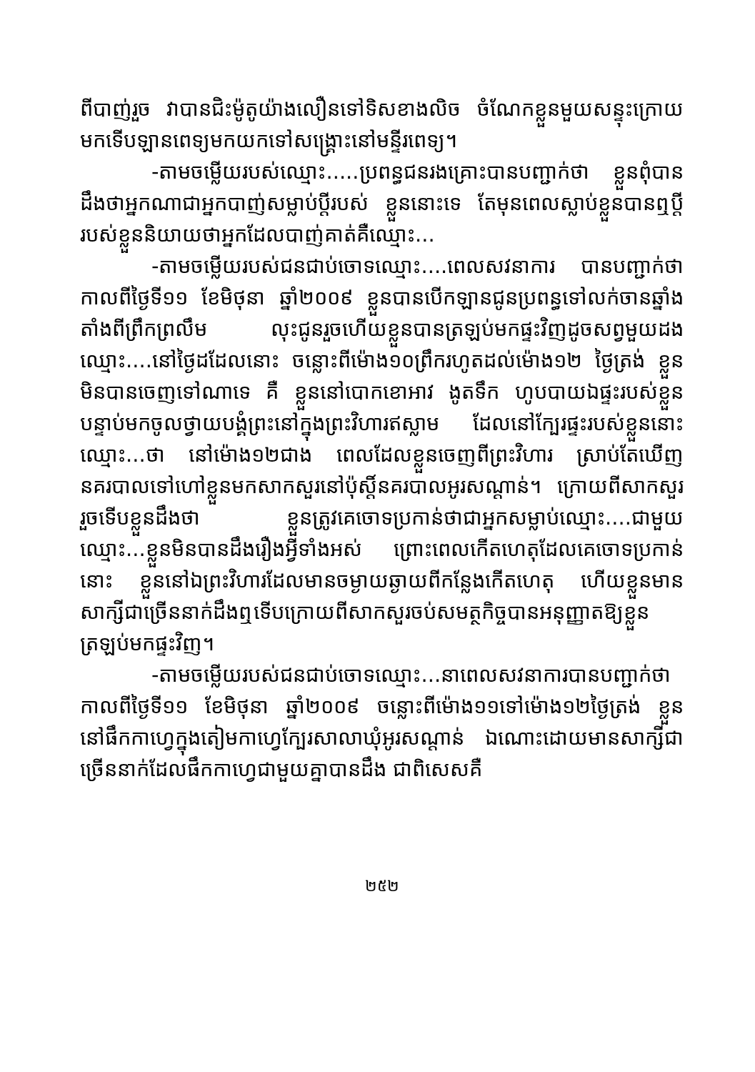ពីបាញ់រួច វាបានជិះម៉ូតូយ៉ាងលឿនទៅទិសខាងលិច ចំណែកខ្លួនមួយសន្ទុះក្រោយ មកទើបឡានពេទ្យមកយកទៅសង្គ្រោះនៅមន្ទីរពេទ្យ។
-តាមចម្លើយរបស់ឈ្មោះ.....ប្រពន្ធជនរងគ្រោះបានបញ្ជាក់ថា ខ្លួនពុំបានដឹងថាអ្នកណាជាអ្នកបាញ់សម្លាប់ប្តីរបស់ ខ្លួននោះទេ តែមុនពេលស្លាប់ខ្លួនបានឮប្តីរបស់ខ្លួននិយាយថាអ្នកដែលបាញ់គាត់គឺឈ្មោះ...
-តាមចម្លើយរបស់ជនជាប់ចោទឈ្មោះ....ពេលសវនាការ បានបញ្ជាក់ថាកាលពីថ្ងៃទី១១ ខែមិថុនា ឆ្នាំ២០០៩ ខ្លួនបានបើកឡានជូនប្រពន្ធទៅលក់ចានឆ្នាំងតាំងពីព្រឹកព្រលឹម លុះជូនរួចហើយខ្លួនបានត្រឡប់មកផ្ទះវិញដូចសព្វមួយដង ឈ្មោះ....នៅថ្ងៃដដែលនោះ ចន្លោះពីម៉ោង១០ព្រឹករហូតដល់ម៉ោង១២ ថ្ងៃត្រង់ ខ្លួនមិនបានចេញទៅណាទេ គឺ ខ្លួននៅបោកខោអាវ ងូតទឹក ហូបបាយឯផ្ទះរបស់ខ្លួន បន្ទាប់មកចូលថ្វាយបង្គំព្រះនៅក្នុងព្រះវិហារឥស្លាម ដែលនៅក្បែរផ្ទះរបស់ខ្លួននោះឈ្មោះ...ថា នៅម៉ោង១២ជាង ពេលដែលខ្លួនចេញពីព្រះវិហារ ស្រាប់តែឃើញនគរបាលទៅហៅខ្លួនមកសាកសួរនៅប៉ុស្តិ៍នគរបាលអូរសណ្តាន់។ ក្រោយពីសាកសួររួចទើបខ្លួនដឹងថា ខ្លួនត្រូវគេចោទប្រកាន់ថាជាអ្នកសម្លាប់ឈ្មោះ....ជាមួយឈ្មោះ...ខ្លួនមិនបានដឹងរឿងអ្វីទាំងអស់ ព្រោះពេលកើតហេតុដែលគេចោទប្រកាន់នោះ ខ្លួននៅឯព្រះវិហារដែលមានចម្ងាយឆ្ងាយពីកន្លែងកើតហេតុ ហើយខ្លួនមានសាក្សីជាច្រើននាក់ដឹងឮទើបក្រោយពីសាកសួរចប់សមត្ថកិច្ចបានអនុញ្ញាតឱ្យខ្លួនត្រឡប់មកផ្ទះវិញ។
-តាមចម្លើយរបស់ជនជាប់ចោទឈ្មោះ...នាពេលសវនាការបានបញ្ជាក់ថា កាលពីថ្ងៃទី១១ ខែមិថុនា ឆ្នាំ២០០៩ ចន្លោះពីម៉ោង១១ទៅម៉ោង១២ថ្ងៃត្រង់ ខ្លួននៅផឹកកាហ្វេក្នុងតៀមកាហ្វេក្បែរសាលាឃុំអូរសណ្តាន់ ឯណោះដោយមានសាក្សីជាច្រើននាក់ដែលផឹកកាហ្វេជាមួយគ្នាបានដឹង ជាពិសេសគឺ
២៥២